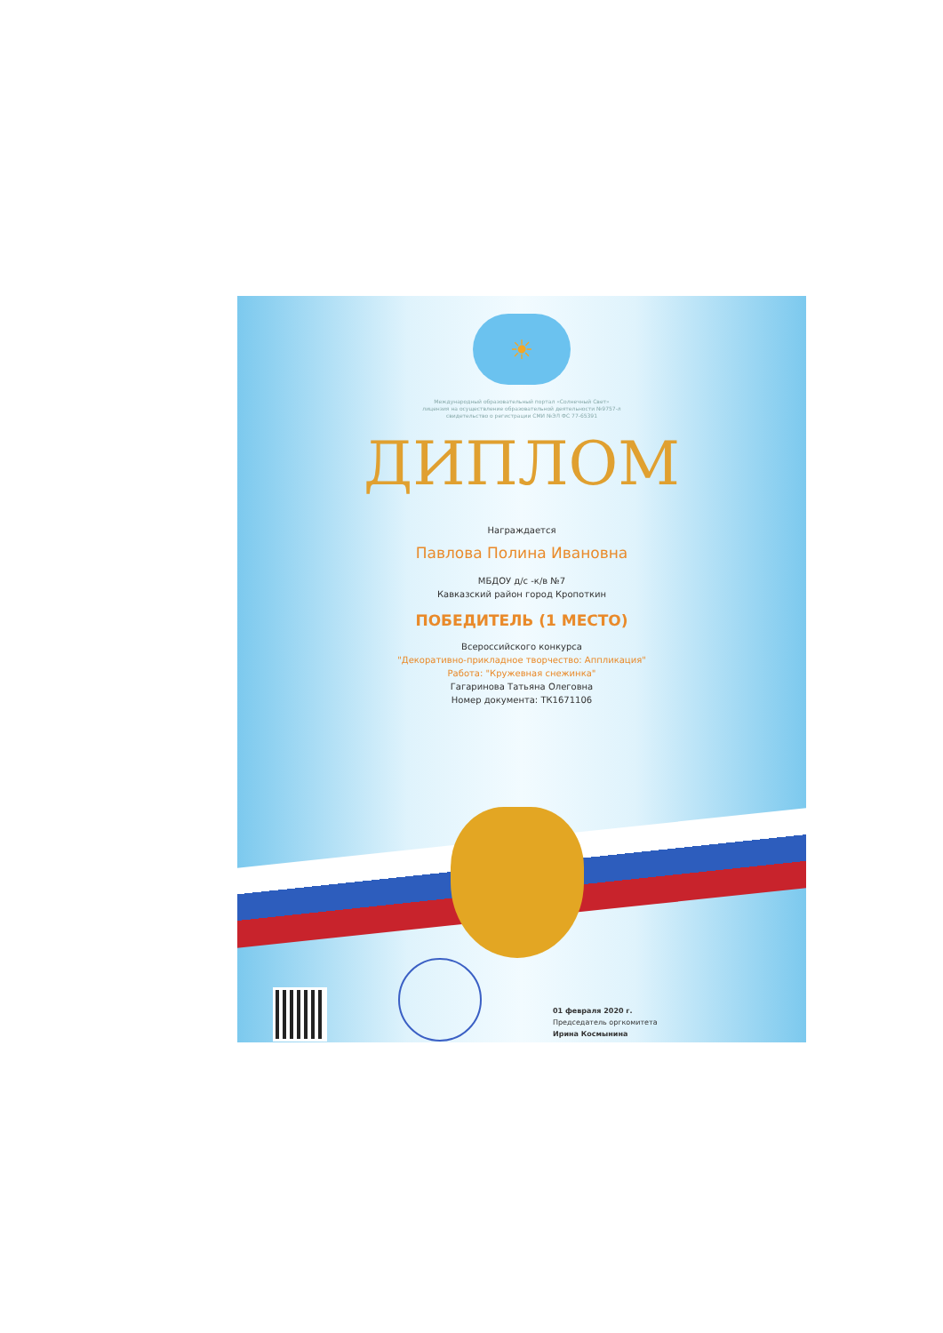☀
Международный образовательный портал «Солнечный Свет»
лицензия на осуществление образовательной деятельности №9757-л
свидетельство о регистрации СМИ №ЭЛ ФС 77-65391
ДИПЛОМ
Награждается
Павлова Полина Ивановна
МБДОУ д/с -к/в №7
Кавказский район город Кропоткин
ПОБЕДИТЕЛЬ (1 МЕСТО)
Всероссийского конкурса
"Декоративно-прикладное творчество: Аппликация"
Работа: "Кружевная снежинка"
Гагаринова Татьяна Олеговна
Номер документа: ТК1671106
01 февраля 2020 г.
Председатель оргкомитета
Ирина Космынина